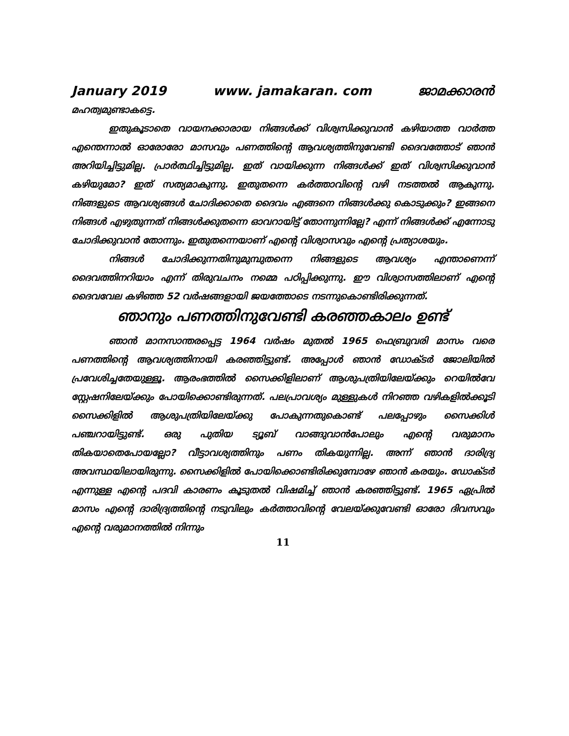January 2019 www. jamakaran. com ജാമക്കാരൻ
മഹത്വമുണ്ടാകട്ടെ.
ഇതുകൂടാതെ വായനക്കാരായ നിങ്ങൾക്ക് വിശ്വസിക്കുവാൻ കഴിയാത്ത വാർത്ത എന്തെന്നാൽ ഓരോരോ മാസവും പണത്തിന്റെ ആവശ്യത്തിനുവേണ്ടി ദൈവത്തോട് ഞാൻ അറിയിച്ചിട്ടുമില്ല. പ്രാർത്ഥിച്ചിട്ടുമില്ല. ഇത് വായിക്കുന്ന നിങ്ങൾക്ക് ഇത് വിശ്വസിക്കുവാൻ കഴിയുമോ? ഇത് സത്യമാകുന്നു. ഇതുതന്നെ കർത്താവിന്റെ വഴി നടത്തൽ ആകുന്നു. നിങ്ങളുടെ ആവശ്യങ്ങൾ ചോദിക്കാതെ ദൈവം എങ്ങനെ നിങ്ങൾക്കു കൊടുക്കും? ഇങ്ങനെ നിങ്ങൾ എഴുതുന്നത് നിങ്ങൾക്കുതന്നെ ഓവറായിട്ട് തോന്നുന്നില്ലേ? എന്ന് നിങ്ങൾക്ക് എന്നോടു ചോദിക്കുവാൻ തോന്നും. ഇതുതന്നെയാണ് എന്റെ വിശ്വാസവും എന്റെ പ്രത്യാശയും.
നിങ്ങൾ ചോദിക്കുന്നതിനുമുമ്പുതന്നെ നിങ്ങളുടെ ആവശ്യം എന്താണെന്ന് ദൈവത്തിനറിയാം എന്ന് തിരുവചനം നമ്മെ പഠിപ്പിക്കുന്നു. ഈ വിശ്വാസത്തിലാണ് എന്റെ ദൈവവേല കഴിഞ്ഞ 52 വർഷങ്ങളായി ജയത്തോടെ നടന്നുകൊണ്ടിരിക്കുന്നത്.
ഞാനും പണത്തിനുവേണ്ടി കരഞ്ഞകാലം ഉണ്ട്
ഞാൻ മാനസാന്തരപ്പെട്ട 1964 വർഷം മുതൽ 1965 ഫെബ്രുവരി മാസം വരെ പണത്തിന്റെ ആവശ്യത്തിനായി കരഞ്ഞിട്ടുണ്ട്. അപ്പോൾ ഞാൻ ഡോക്ടർ ജോലിയിൽ പ്രവേശിച്ചതേയുള്ളൂ. ആരംഭത്തിൽ സൈക്കിളിലാണ് ആശുപത്രിയിലേയ്ക്കും റെയിൽവേ സ്റ്റേഷനിലേയ്ക്കും പോയിക്കൊണ്ടിരുന്നത്. പലപ്രാവശ്യം മുള്ളുകൾ നിറഞ്ഞ വഴികളിൽക്കൂടി സൈക്കിളിൽ ആശുപത്രിയിലേയ്ക്കു പോകുന്നതുകൊണ്ട് പലപ്പോഴും സൈക്കിൾ പഞ്ചറായിട്ടുണ്ട്. ഒരു പുതിയ ട്യൂബ് വാങ്ങുവാൻപോലും എന്റെ വരുമാനം തികയാതെപോയല്ലോ? വീട്ടാവശ്യത്തിനും പണം തികയുന്നില്ല. അന്ന് ഞാൻ ദാരിദ്ര്യ അവസ്ഥയിലായിരുന്നു. സൈക്കിളിൽ പോയിക്കൊണ്ടിരിക്കുമ്പോഴേ ഞാൻ കരയും. ഡോക്ടർ എന്നുള്ള എന്റെ പദവി കാരണം കൂടുതൽ വിഷമിച്ച് ഞാൻ കരഞ്ഞിട്ടുണ്ട്. 1965 ഏപ്രിൽ മാസം എന്റെ ദാരിദ്ര്യത്തിന്റെ നടുവിലും കർത്താവിന്റെ വേലയ്ക്കുവേണ്ടി ഓരോ ദിവസവും എന്റെ വരുമാനത്തിൽ നിന്നും
11